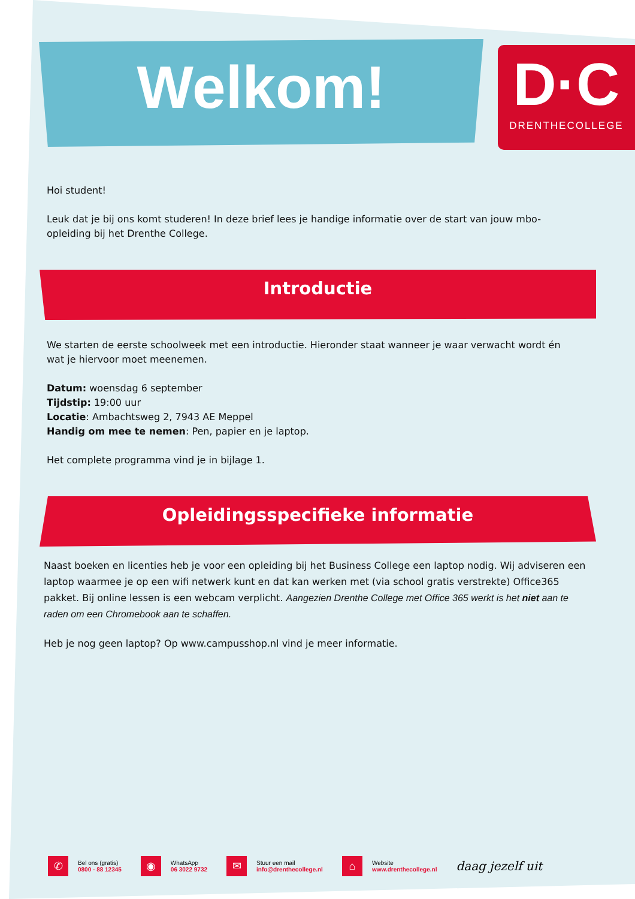Welkom!
D·C
DRENTHECOLLEGE
Hoi student!
Leuk dat je bij ons komt studeren! In deze brief lees je handige informatie over de start van jouw mbo-opleiding bij het Drenthe College.
Introductie
We starten de eerste schoolweek met een introductie. Hieronder staat wanneer je waar verwacht wordt én wat je hiervoor moet meenemen.
Datum: woensdag 6 september
Tijdstip: 19:00 uur
Locatie: Ambachtsweg 2, 7943 AE Meppel
Handig om mee te nemen: Pen, papier en je laptop.
Het complete programma vind je in bijlage 1.
Opleidingsspecifieke informatie
Naast boeken en licenties heb je voor een opleiding bij het Business College een laptop nodig. Wij adviseren een laptop waarmee je op een wifi netwerk kunt en dat kan werken met (via school gratis verstrekte) Office365 pakket. Bij online lessen is een webcam verplicht. Aangezien Drenthe College met Office 365 werkt is het niet aan te raden om een Chromebook aan te schaffen.
Heb je nog geen laptop? Op www.campusshop.nl vind je meer informatie.
✆
Bel ons (gratis)
0800 - 88 12345
◉
WhatsApp
06 3022 9732
✉
Stuur een mail
info@drenthecollege.nl
⌂
Website
www.drenthecollege.nl
daag jezelf uit